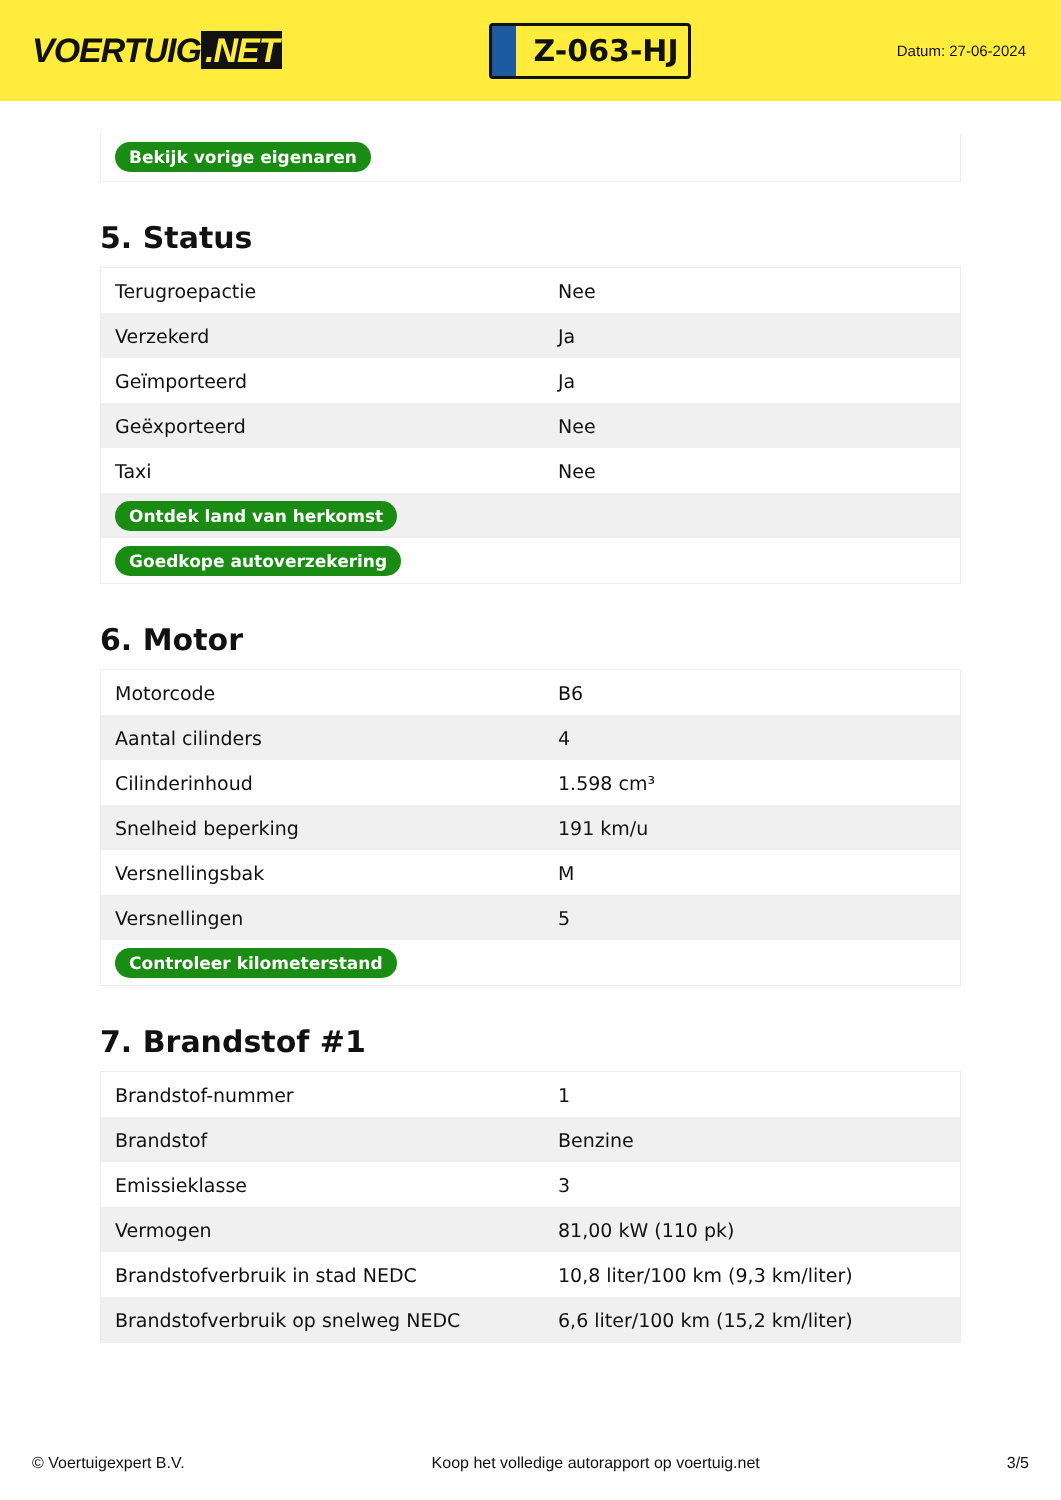VOERTUIG.NET
Z-063-HJ
Datum: 27-06-2024
Bekijk vorige eigenaren
5. Status
| Terugroepactie | Nee |
| Verzekerd | Ja |
| Geïmporteerd | Ja |
| Geëxporteerd | Nee |
| Taxi | Nee |
| Ontdek land van herkomst | |
| Goedkope autoverzekering | |
6. Motor
| Motorcode | B6 |
| Aantal cilinders | 4 |
| Cilinderinhoud | 1.598 cm³ |
| Snelheid beperking | 191 km/u |
| Versnellingsbak | M |
| Versnellingen | 5 |
| Controleer kilometerstand | |
7. Brandstof #1
| Brandstof-nummer | 1 |
| Brandstof | Benzine |
| Emissieklasse | 3 |
| Vermogen | 81,00 kW (110 pk) |
| Brandstofverbruik in stad NEDC | 10,8 liter/100 km (9,3 km/liter) |
| Brandstofverbruik op snelweg NEDC | 6,6 liter/100 km (15,2 km/liter) |
© Voertuigexpert B.V. Koop het volledige autorapport op voertuig.net 3/5